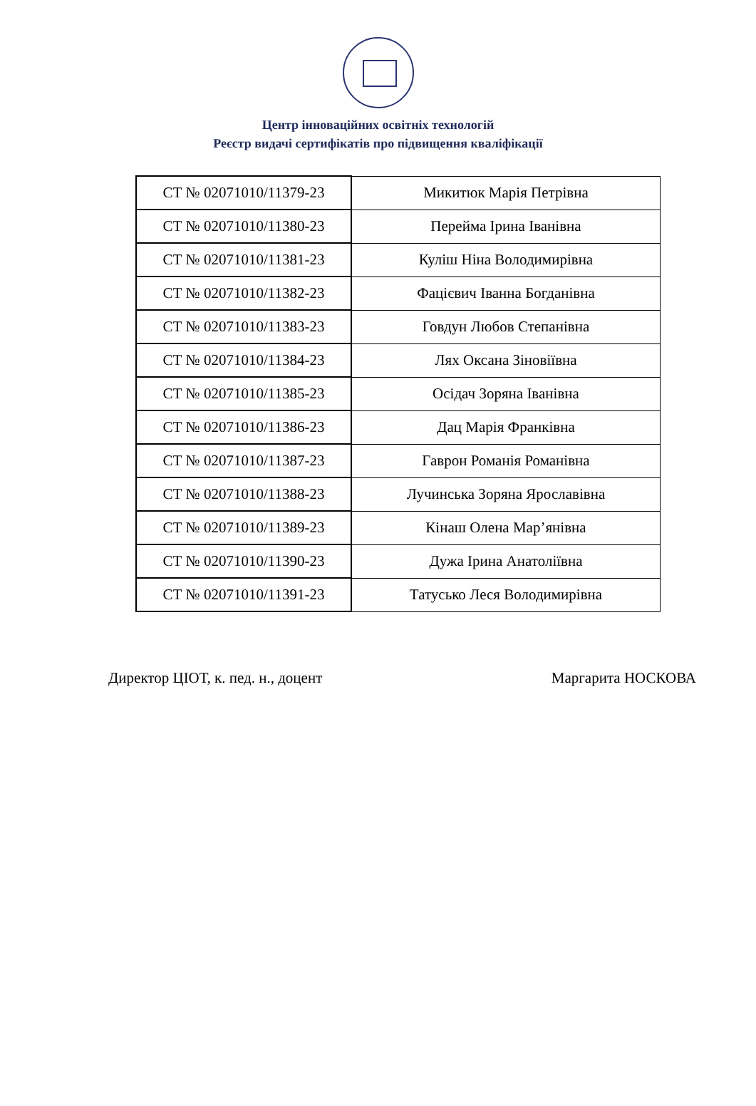Центр інноваційних освітніх технологій
Реєстр видачі сертифікатів про підвищення кваліфікації
| СТ № 02071010/11379-23 | Микитюк Марія Петрівна |
| СТ № 02071010/11380-23 | Перейма Ірина Іванівна |
| СТ № 02071010/11381-23 | Куліш Ніна Володимирівна |
| СТ № 02071010/11382-23 | Фацієвич Іванна Богданівна |
| СТ № 02071010/11383-23 | Говдун Любов Степанівна |
| СТ № 02071010/11384-23 | Лях Оксана Зіновіївна |
| СТ № 02071010/11385-23 | Осідач Зоряна Іванівна |
| СТ № 02071010/11386-23 | Дац Марія Франківна |
| СТ № 02071010/11387-23 | Гаврон Романія Романівна |
| СТ № 02071010/11388-23 | Лучинська Зоряна Ярославівна |
| СТ № 02071010/11389-23 | Кінаш Олена Мар’янівна |
| СТ № 02071010/11390-23 | Дужа Ірина Анатоліївна |
| СТ № 02071010/11391-23 | Татусько Леся Володимирівна |
Директор ЦІОТ, к. пед. н., доцент Маргарита НОСКОВА